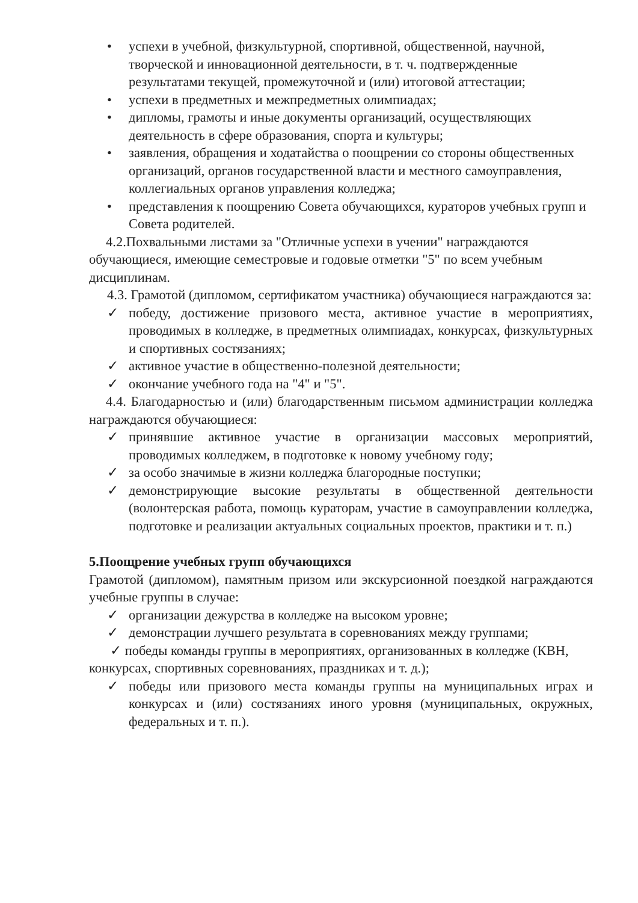• успехи в учебной, физкультурной, спортивной, общественной, научной, творческой и инновационной деятельности, в т. ч. подтвержденные результатами текущей, промежуточной и (или) итоговой аттестации;
• успехи в предметных и межпредметных олимпиадах;
• дипломы, грамоты и иные документы организаций, осуществляющих деятельность в сфере образования, спорта и культуры;
• заявления, обращения и ходатайства о поощрении со стороны общественных организаций, органов государственной власти и местного самоуправления, коллегиальных органов управления колледжа;
• представления к поощрению Совета обучающихся, кураторов учебных групп и Совета родителей.
4.2.Похвальными листами за "Отличные успехи в учении" награждаются обучающиеся, имеющие семестровые и годовые отметки "5" по всем учебным дисциплинам.
4.3. Грамотой (дипломом, сертификатом участника) обучающиеся награждаются за:
✓ победу, достижение призового места, активное участие в мероприятиях, проводимых в колледже, в предметных олимпиадах, конкурсах, физкультурных и спортивных состязаниях;
✓ активное участие в общественно-полезной деятельности;
✓ окончание учебного года на "4" и "5".
4.4. Благодарностью и (или) благодарственным письмом администрации колледжа награждаются обучающиеся:
✓ принявшие активное участие в организации массовых мероприятий, проводимых колледжем, в подготовке к новому учебному году;
✓ за особо значимые в жизни колледжа благородные поступки;
✓ демонстрирующие высокие результаты в общественной деятельности (волонтерская работа, помощь кураторам, участие в самоуправлении колледжа, подготовке и реализации актуальных социальных проектов, практики и т. п.)
5.Поощрение учебных групп обучающихся
Грамотой (дипломом), памятным призом или экскурсионной поездкой награждаются учебные группы в случае:
✓ организации дежурства в колледже на высоком уровне;
✓ демонстрации лучшего результата в соревнованиях между группами;
✓ победы команды группы в мероприятиях, организованных в колледже (КВН, конкурсах, спортивных соревнованиях, праздниках и т. д.);
✓ победы или призового места команды группы на муниципальных играх и конкурсах и (или) состязаниях иного уровня (муниципальных, окружных, федеральных и т. п.).